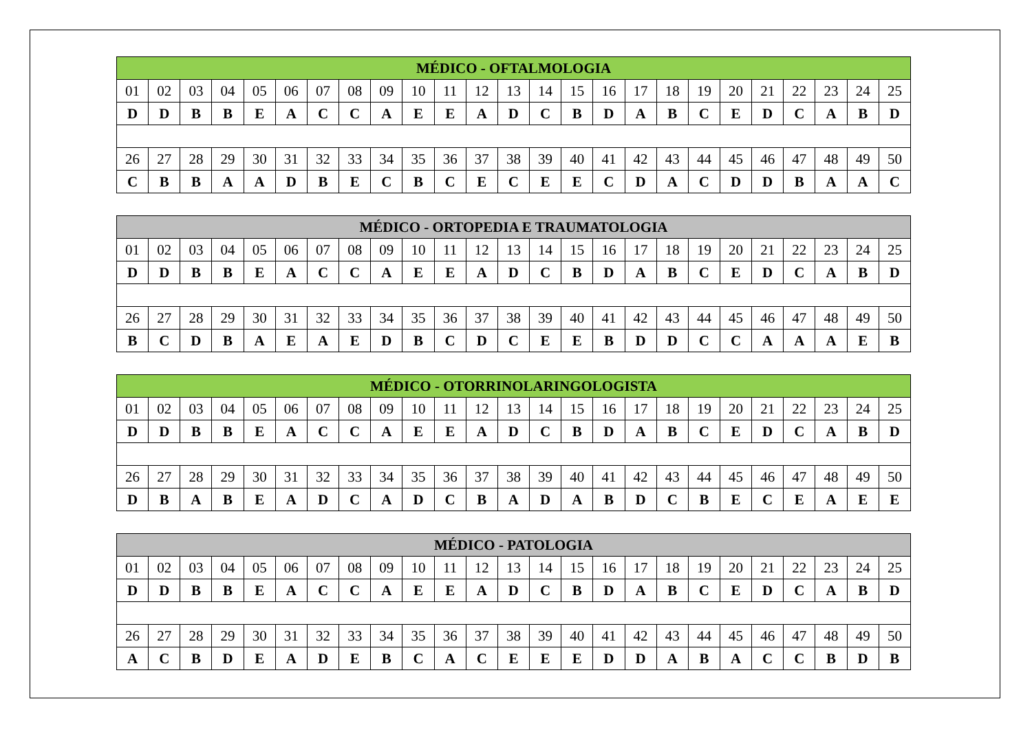| MÉDICO - OFTALMOLOGIA | | | | | | | | | | | | | | | | | | | | | | | | |
| --- | --- | --- | --- | --- | --- | --- | --- | --- | --- | --- | --- | --- | --- | --- | --- | --- | --- | --- | --- | --- | --- | --- | --- | --- |
| 01 | 02 | 03 | 04 | 05 | 06 | 07 | 08 | 09 | 10 | 11 | 12 | 13 | 14 | 15 | 16 | 17 | 18 | 19 | 20 | 21 | 22 | 23 | 24 | 25 |
| D | D | B | B | E | A | C | C | A | E | E | A | D | C | B | D | A | B | C | E | D | C | A | B | D |
| 26 | 27 | 28 | 29 | 30 | 31 | 32 | 33 | 34 | 35 | 36 | 37 | 38 | 39 | 40 | 41 | 42 | 43 | 44 | 45 | 46 | 47 | 48 | 49 | 50 |
| C | B | B | A | A | D | B | E | C | B | C | E | C | E | E | C | D | A | C | D | D | B | A | A | C |
| MÉDICO - ORTOPEDIA E TRAUMATOLOGIA | | | | | | | | | | | | | | | | | | | | | | | | |
| --- | --- | --- | --- | --- | --- | --- | --- | --- | --- | --- | --- | --- | --- | --- | --- | --- | --- | --- | --- | --- | --- | --- | --- | --- |
| 01 | 02 | 03 | 04 | 05 | 06 | 07 | 08 | 09 | 10 | 11 | 12 | 13 | 14 | 15 | 16 | 17 | 18 | 19 | 20 | 21 | 22 | 23 | 24 | 25 |
| D | D | B | B | E | A | C | C | A | E | E | A | D | C | B | D | A | B | C | E | D | C | A | B | D |
| 26 | 27 | 28 | 29 | 30 | 31 | 32 | 33 | 34 | 35 | 36 | 37 | 38 | 39 | 40 | 41 | 42 | 43 | 44 | 45 | 46 | 47 | 48 | 49 | 50 |
| B | C | D | B | A | E | A | E | D | B | C | D | C | E | E | B | D | D | C | C | A | A | A | E | B |
| MÉDICO - OTORRINOLARINGOLOGISTA | | | | | | | | | | | | | | | | | | | | | | | | |
| --- | --- | --- | --- | --- | --- | --- | --- | --- | --- | --- | --- | --- | --- | --- | --- | --- | --- | --- | --- | --- | --- | --- | --- | --- |
| 01 | 02 | 03 | 04 | 05 | 06 | 07 | 08 | 09 | 10 | 11 | 12 | 13 | 14 | 15 | 16 | 17 | 18 | 19 | 20 | 21 | 22 | 23 | 24 | 25 |
| D | D | B | B | E | A | C | C | A | E | E | A | D | C | B | D | A | B | C | E | D | C | A | B | D |
| 26 | 27 | 28 | 29 | 30 | 31 | 32 | 33 | 34 | 35 | 36 | 37 | 38 | 39 | 40 | 41 | 42 | 43 | 44 | 45 | 46 | 47 | 48 | 49 | 50 |
| D | B | A | B | E | A | D | C | A | D | C | B | A | D | A | B | D | C | B | E | C | E | A | E | E |
| MÉDICO - PATOLOGIA | | | | | | | | | | | | | | | | | | | | | | | | |
| --- | --- | --- | --- | --- | --- | --- | --- | --- | --- | --- | --- | --- | --- | --- | --- | --- | --- | --- | --- | --- | --- | --- | --- | --- |
| 01 | 02 | 03 | 04 | 05 | 06 | 07 | 08 | 09 | 10 | 11 | 12 | 13 | 14 | 15 | 16 | 17 | 18 | 19 | 20 | 21 | 22 | 23 | 24 | 25 |
| D | D | B | B | E | A | C | C | A | E | E | A | D | C | B | D | A | B | C | E | D | C | A | B | D |
| 26 | 27 | 28 | 29 | 30 | 31 | 32 | 33 | 34 | 35 | 36 | 37 | 38 | 39 | 40 | 41 | 42 | 43 | 44 | 45 | 46 | 47 | 48 | 49 | 50 |
| A | C | B | D | E | A | D | E | B | C | A | C | E | E | E | D | D | A | B | A | C | C | B | D | B |